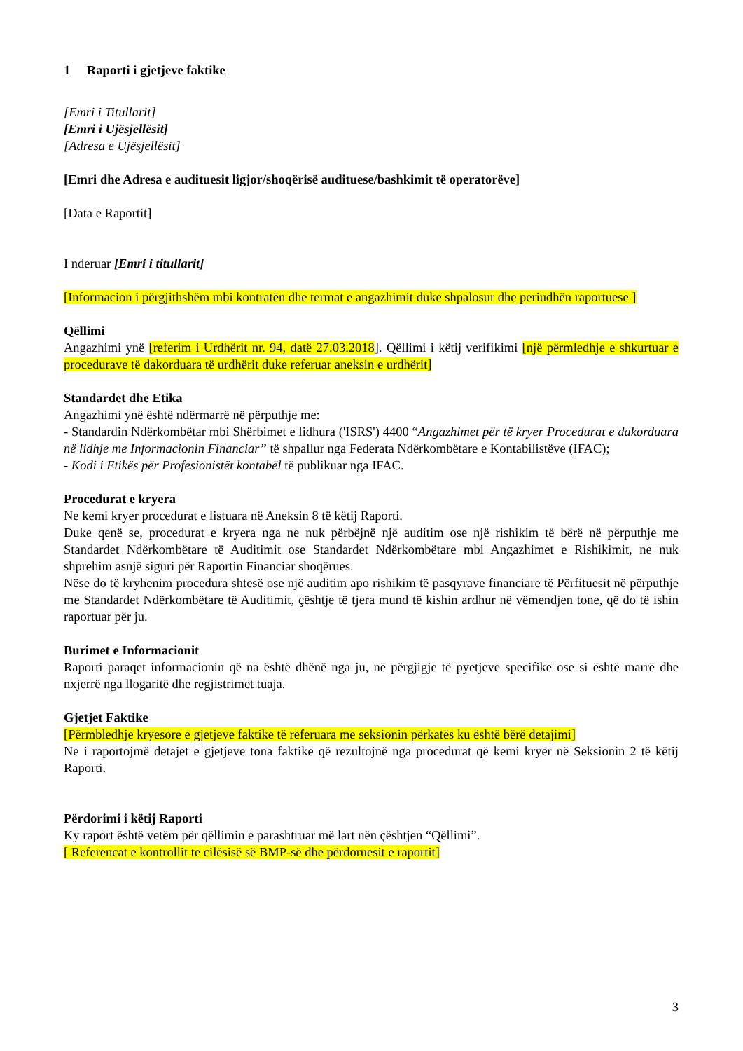1 Raporti i gjetjeve faktike
[Emri i Titullarit]
[Emri i Ujësjellësit]
[Adresa e Ujësjellësit]
[Emri dhe Adresa e audituesit ligjor/shoqërisë audituese/bashkimit të operatorëve]
[Data e Raportit]
I nderuar [Emri i titullarit]
[Informacion i përgjithshëm mbi kontratën dhe termat e angazhimit duke shpalosur dhe periudhën raportuese ]
Qëllimi
Angazhimi ynë [referim i Urdhërit nr. 94, datë 27.03.2018]. Qëllimi i këtij verifikimi [një përmledhje e shkurtuar e procedurave të dakorduara të urdhërit duke referuar aneksin e urdhërit]
Standardet dhe Etika
Angazhimi ynë është ndërmarrë në përputhje me:
- Standardin Ndërkombëtar mbi Shërbimet e lidhura ('ISRS') 4400 “Angazhimet për të kryer Procedurat e dakorduara në lidhje me Informacionin Financiar” të shpallur nga Federata Ndërkombëtare e Kontabilistëve (IFAC);
- Kodi i Etikës për Profesionistët kontabël të publikuar nga IFAC.
Procedurat e kryera
Ne kemi kryer procedurat e listuara në Aneksin 8 të këtij Raporti.
Duke qenë se, procedurat e kryera nga ne nuk përbëjnë një auditim ose një rishikim të bërë në përputhje me Standardet Ndërkombëtare të Auditimit ose Standardet Ndërkombëtare mbi Angazhimet e Rishikimit, ne nuk shprehim asnjë siguri për Raportin Financiar shoqërues.
Nëse do të kryhenim procedura shtesë ose një auditim apo rishikim të pasqyrave financiare të Përfituesit në përputhje me Standardet Ndërkombëtare të Auditimit, çështje të tjera mund të kishin ardhur në vëmendjen tone, që do të ishin raportuar për ju.
Burimet e Informacionit
Raporti paraqet informacionin që na është dhënë nga ju, në përgjigje të pyetjeve specifike ose si është marrë dhe nxjerrë nga llogaritë dhe regjistrimet tuaja.
Gjetjet Faktike
[Përmbledhje kryesore e gjetjeve faktike të referuara me seksionin përkatës ku është bërë detajimi]
Ne i raportojmë detajet e gjetjeve tona faktike që rezultojnë nga procedurat që kemi kryer në Seksionin 2 të këtij Raporti.
Përdorimi i këtij Raporti
Ky raport është vetëm për qëllimin e parashtruar më lart nën çështjen “Qëllimi”.
[ Referencat e kontrollit te cilësisë së BMP-së dhe përdoruesit e raportit]
3